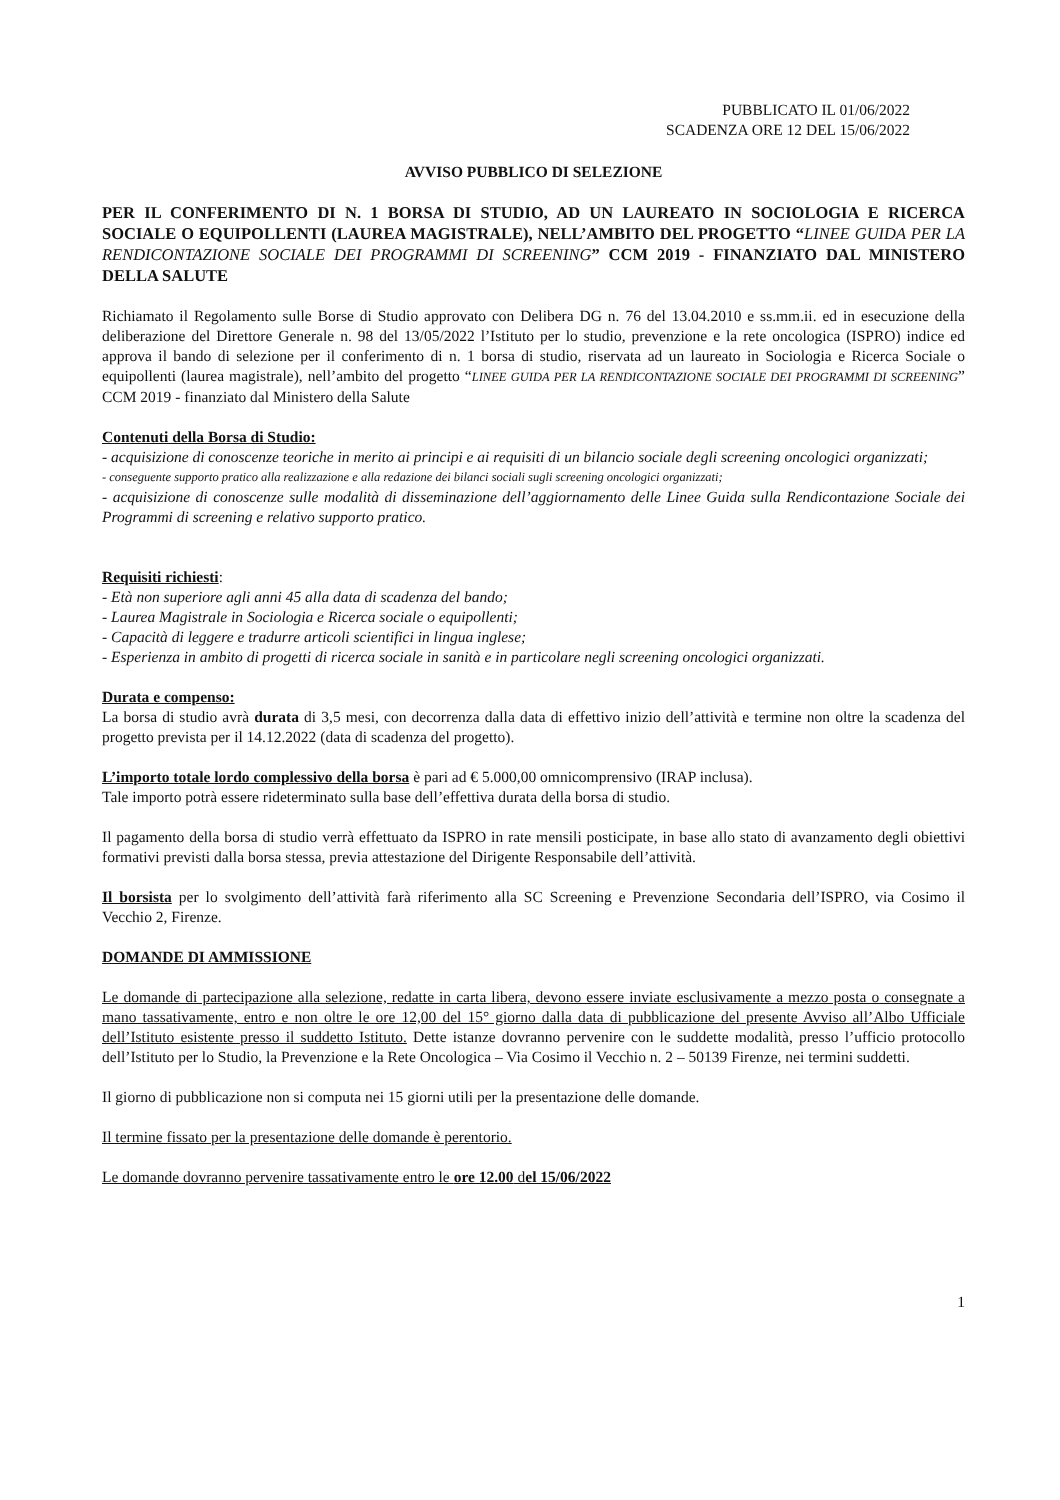PUBBLICATO IL 01/06/2022
SCADENZA ORE 12 DEL 15/06/2022
AVVISO PUBBLICO DI SELEZIONE
PER IL CONFERIMENTO DI N. 1 BORSA DI STUDIO, AD UN LAUREATO IN SOCIOLOGIA E RICERCA SOCIALE O EQUIPOLLENTI (LAUREA MAGISTRALE), NELL’AMBITO DEL PROGETTO “LINEE GUIDA PER LA RENDICONTAZIONE SOCIALE DEI PROGRAMMI DI SCREENING” CCM 2019 - FINANZIATO DAL MINISTERO DELLA SALUTE
Richiamato il Regolamento sulle Borse di Studio approvato con Delibera DG n. 76 del 13.04.2010 e ss.mm.ii. ed in esecuzione della deliberazione del Direttore Generale n. 98 del 13/05/2022 l’Istituto per lo studio, prevenzione e la rete oncologica (ISPRO) indice ed approva il bando di selezione per il conferimento di n. 1 borsa di studio, riservata ad un laureato in Sociologia e Ricerca Sociale o equipollenti (laurea magistrale), nell’ambito del progetto “LINEE GUIDA PER LA RENDICONTAZIONE SOCIALE DEI PROGRAMMI DI SCREENING” CCM 2019 - finanziato dal Ministero della Salute
Contenuti della Borsa di Studio:
- acquisizione di conoscenze teoriche in merito ai principi e ai requisiti di un bilancio sociale degli screening oncologici organizzati;
- conseguente supporto pratico alla realizzazione e alla redazione dei bilanci sociali sugli screening oncologici organizzati;
- acquisizione di conoscenze sulle modalità di disseminazione dell’aggiornamento delle Linee Guida sulla Rendicontazione Sociale dei Programmi di screening e relativo supporto pratico.
Requisiti richiesti:
- Età non superiore agli anni 45 alla data di scadenza del bando;
- Laurea Magistrale in Sociologia e Ricerca sociale o equipollenti;
- Capacità di leggere e tradurre articoli scientifici in lingua inglese;
- Esperienza in ambito di progetti di ricerca sociale in sanità e in particolare negli screening oncologici organizzati.
Durata e compenso:
La borsa di studio avrà durata di 3,5 mesi, con decorrenza dalla data di effettivo inizio dell’attività e termine non oltre la scadenza del progetto prevista per il 14.12.2022 (data di scadenza del progetto).
L’importo totale lordo complessivo della borsa è pari ad € 5.000,00 omnicomprensivo (IRAP inclusa).
Tale importo potrà essere rideterminato sulla base dell’effettiva durata della borsa di studio.
Il pagamento della borsa di studio verrà effettuato da ISPRO in rate mensili posticipate, in base allo stato di avanzamento degli obiettivi formativi previsti dalla borsa stessa, previa attestazione del Dirigente Responsabile dell’attività.
Il borsista per lo svolgimento dell’attività farà riferimento alla SC Screening e Prevenzione Secondaria dell’ISPRO, via Cosimo il Vecchio 2, Firenze.
DOMANDE DI AMMISSIONE
Le domande di partecipazione alla selezione, redatte in carta libera, devono essere inviate esclusivamente a mezzo posta o consegnate a mano tassativamente, entro e non oltre le ore 12,00 del 15° giorno dalla data di pubblicazione del presente Avviso all’Albo Ufficiale dell’Istituto esistente presso il suddetto Istituto. Dette istanze dovranno pervenire con le suddette modalità, presso l’ufficio protocollo dell’Istituto per lo Studio, la Prevenzione e la Rete Oncologica – Via Cosimo il Vecchio n. 2 – 50139 Firenze, nei termini suddetti.
Il giorno di pubblicazione non si computa nei 15 giorni utili per la presentazione delle domande.
Il termine fissato per la presentazione delle domande è perentorio.
Le domande dovranno pervenire tassativamente entro le ore 12.00 del 15/06/2022
1